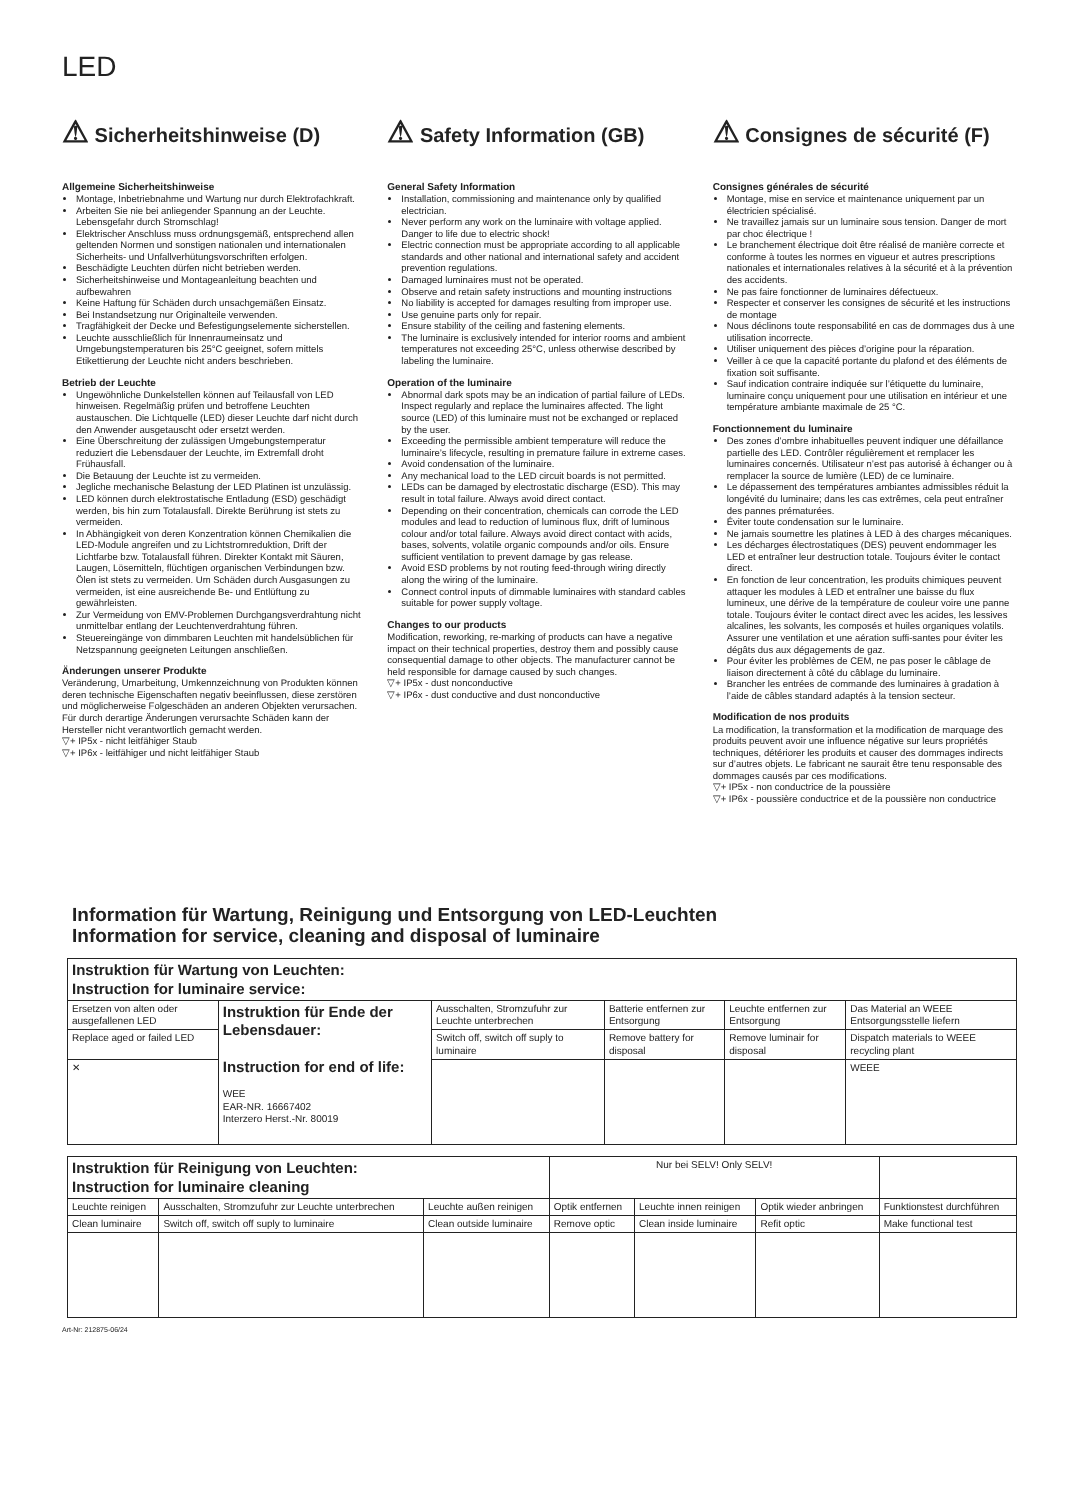LED
⚠ Sicherheitshinweise (D)
Allgemeine Sicherheitshinweise
Montage, Inbetriebnahme und Wartung nur durch Elektrofachkraft.
Arbeiten Sie nie bei anliegender Spannung an der Leuchte. Lebensgefahr durch Stromschlag!
Elektrischer Anschluss muss ordnungsgemäß, entsprechend allen geltenden Normen und sonstigen nationalen und internationalen Sicherheits- und Unfallverhütungsvorschriften erfolgen.
Beschädigte Leuchten dürfen nicht betrieben werden.
Sicherheitshinweise und Montageanleitung beachten und aufbewahren
Keine Haftung für Schäden durch unsachgemäßen Einsatz.
Bei Instandsetzung nur Originalteile verwenden.
Tragfähigkeit der Decke und Befestigungselemente sicherstellen.
Leuchte ausschließlich für Innenraumeinsatz und Umgebungstemperaturen bis 25°C geeignet, sofern mittels Etikettierung der Leuchte nicht anders beschrieben.
Betrieb der Leuchte
Ungewöhnliche Dunkelstellen können auf Teilausfall von LED hinweisen. Regelmäßig prüfen und betroffene Leuchten austauschen. Die Lichtquelle (LED) dieser Leuchte darf nicht durch den Anwender ausgetauscht oder ersetzt werden.
Eine Überschreitung der zulässigen Umgebungstemperatur reduziert die Lebensdauer der Leuchte, im Extremfall droht Frühausfall.
Die Betauung der Leuchte ist zu vermeiden.
Jegliche mechanische Belastung der LED Platinen ist unzulässig.
LED können durch elektrostatische Entladung (ESD) geschädigt werden, bis hin zum Totalausfall. Direkte Berührung ist stets zu vermeiden.
In Abhängigkeit von deren Konzentration können Chemikalien die LED-Module angreifen und zu Lichtstromreduktion, Drift der Lichtfarbe bzw. Totalausfall führen. Direkter Kontakt mit Säuren, Laugen, Lösemitteln, flüchtigen organischen Verbindungen bzw. Ölen ist stets zu vermeiden. Um Schäden durch Ausgasungen zu vermeiden, ist eine ausreichende Be- und Entlüftung zu gewährleisten.
Zur Vermeidung von EMV-Problemen Durchgangsverdrahtung nicht unmittelbar entlang der Leuchtenverdrahtung führen.
Steuereingänge von dimmbaren Leuchten mit handelsüblichen für Netzspannung geeigneten Leitungen anschließen.
Änderungen unserer Produkte
Veränderung, Umarbeitung, Umkennzeichnung von Produkten können deren technische Eigenschaften negativ beeinflussen, diese zerstören und möglicherweise Folgeschäden an anderen Objekten verursachen. Für durch derartige Änderungen verursachte Schäden kann der Hersteller nicht verantwortlich gemacht werden.
▽+ IP5x - nicht leitfähiger Staub
▽+ IP6x - leitfähiger und nicht leitfähiger Staub
⚠ Safety Information (GB)
General Safety Information
Installation, commissioning and maintenance only by qualified electrician.
Never perform any work on the luminaire with voltage applied. Danger to life due to electric shock!
Electric connection must be appropriate according to all applicable standards and other national and international safety and accident prevention regulations.
Damaged luminaires must not be operated.
Observe and retain safety instructions and mounting instructions
No liability is accepted for damages resulting from improper use.
Use genuine parts only for repair.
Ensure stability of the ceiling and fastening elements.
The luminaire is exclusively intended for interior rooms and ambient temperatures not exceeding 25°C, unless otherwise described by labeling the luminaire.
Operation of the luminaire
Abnormal dark spots may be an indication of partial failure of LEDs. Inspect regularly and replace the luminaires affected. The light source (LED) of this luminaire must not be exchanged or replaced by the user.
Exceeding the permissible ambient temperature will reduce the luminaire’s lifecycle, resulting in premature failure in extreme cases.
Avoid condensation of the luminaire.
Any mechanical load to the LED circuit boards is not permitted.
LEDs can be damaged by electrostatic discharge (ESD). This may result in total failure. Always avoid direct contact.
Depending on their concentration, chemicals can corrode the LED modules and lead to reduction of luminous flux, drift of luminous colour and/or total failure. Always avoid direct contact with acids, bases, solvents, volatile organic compounds and/or oils. Ensure sufficient ventilation to prevent damage by gas release.
Avoid ESD problems by not routing feed-through wiring directly along the wiring of the luminaire.
Connect control inputs of dimmable luminaires with standard cables suitable for power supply voltage.
Changes to our products
Modification, reworking, re-marking of products can have a negative impact on their technical properties, destroy them and possibly cause consequential damage to other objects. The manufacturer cannot be held responsible for damage caused by such changes.
▽+ IP5x - dust nonconductive
▽+ IP6x - dust conductive and dust nonconductive
⚠ Consignes de sécurité (F)
Consignes générales de sécurité
Montage, mise en service et maintenance uniquement par un électricien spécialisé.
Ne travaillez jamais sur un luminaire sous tension. Danger de mort par choc électrique !
Le branchement électrique doit être réalisé de manière correcte et conforme à toutes les normes en vigueur et autres prescriptions nationales et internationales relatives à la sécurité et à la prévention des accidents.
Ne pas faire fonctionner de luminaires défectueux.
Respecter et conserver les consignes de sécurité et les instructions de montage
Nous déclinons toute responsabilité en cas de dommages dus à une utilisation incorrecte.
Utiliser uniquement des pièces d’origine pour la réparation.
Veiller à ce que la capacité portante du plafond et des éléments de fixation soit suffisante.
Sauf indication contraire indiquée sur l’étiquette du luminaire, luminaire conçu uniquement pour une utilisation en intérieur et une température ambiante maximale de 25 °C.
Fonctionnement du luminaire
Des zones d’ombre inhabituelles peuvent indiquer une défaillance partielle des LED. Contrôler régulièrement et remplacer les luminaires concernés. Utilisateur n’est pas autorisé à échanger ou à remplacer la source de lumière (LED) de ce luminaire.
Le dépassement des températures ambiantes admissibles réduit la longévité du luminaire; dans les cas extrêmes, cela peut entraîner des pannes prématurées.
Éviter toute condensation sur le luminaire.
Ne jamais soumettre les platines à LED à des charges mécaniques.
Les décharges électrostatiques (DES) peuvent endommager les LED et entraîner leur destruction totale. Toujours éviter le contact direct.
En fonction de leur concentration, les produits chimiques peuvent attaquer les modules à LED et entraîner une baisse du flux lumineux, une dérive de la température de couleur voire une panne totale. Toujours éviter le contact direct avec les acides, les lessives alcalines, les solvants, les composés et huiles organiques volatils. Assurer une ventilation et une aération suffi-santes pour éviter les dégâts dus aux dégagements de gaz.
Pour éviter les problèmes de CEM, ne pas poser le câblage de liaison directement à côté du câblage du luminaire.
Brancher les entrées de commande des luminaires à gradation à l’aide de câbles standard adaptés à la tension secteur.
Modification de nos produits
La modification, la transformation et la modification de marquage des produits peuvent avoir une influence négative sur leurs propriétés techniques, détériorer les produits et causer des dommages indirects sur d’autres objets. Le fabricant ne saurait être tenu responsable des dommages causés par ces modifications.
▽+ IP5x - non conductrice de la poussière
▽+ IP6x - poussière conductrice et de la poussière non conductrice
Information für Wartung, Reinigung und Entsorgung von LED-Leuchten
Information for service, cleaning and disposal of luminaire
| Instruktion für Wartung von Leuchten: Instruction for luminaire service: | | | | | |
| Ersetzen von alten oder ausgefallenen LED | Instruktion für Ende der Lebensdauer: Instruction for end of life: WEE EAR-NR. 16667402 Interzero Herst.-Nr. 80019 | Ausschalten, Stromzufuhr zur Leuchte unterbrechen | Batterie entfernen zur Entsorgung | Leuchte entfernen zur Entsorgung | Das Material an WEEE Entsorgungsstelle liefern |
| Replace aged or failed LED | | Switch off, switch off suply to luminaire | Remove battery for disposal | Remove luminair for disposal | Dispatch materials to WEEE recycling plant |
| ✕ | | | | | WEEE |
| Instruktion für Reinigung von Leuchten: Instruction for luminaire cleaning | | | Nur bei SELV! Only SELV! | | | |
| Leuchte reinigen | Ausschalten, Stromzufuhr zur Leuchte unterbrechen | Leuchte außen reinigen | Optik entfernen | Leuchte innen reinigen | Optik wieder anbringen | Funktionstest durchführen |
| Clean luminaire | Switch off, switch off suply to luminaire | Clean outside luminaire | Remove optic | Clean inside luminaire | Refit optic | Make functional test |
Art-Nr: 212875-06/24